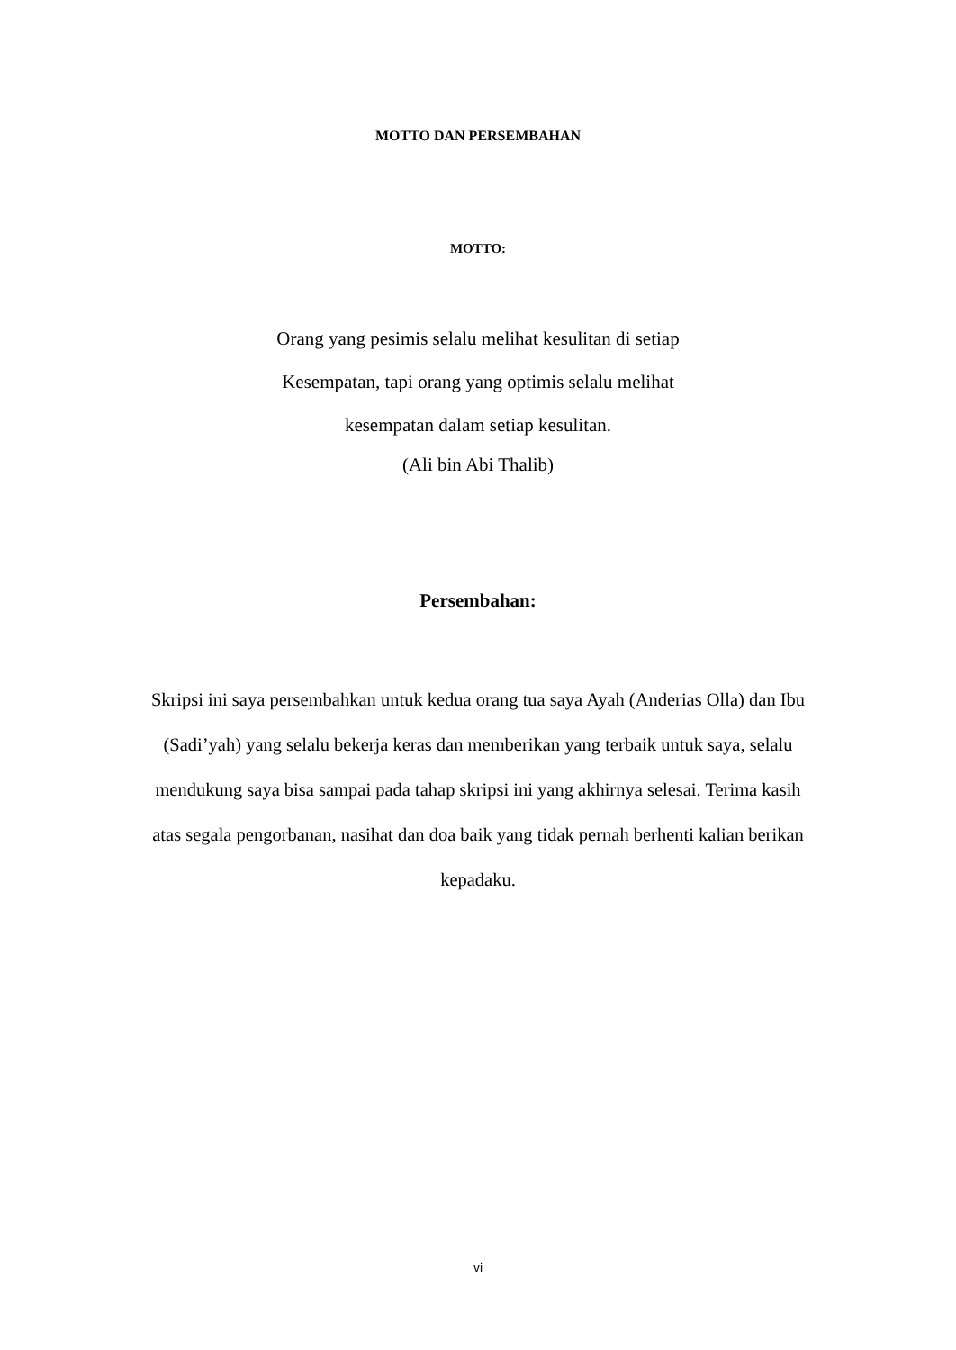MOTTO DAN PERSEMBAHAN
MOTTO:
Orang yang pesimis selalu melihat kesulitan di setiap
Kesempatan, tapi orang yang optimis selalu melihat
kesempatan dalam setiap kesulitan.
(Ali bin Abi Thalib)
Persembahan:
Skripsi ini saya persembahkan untuk kedua orang tua saya Ayah (Anderias Olla) dan Ibu (Sadi’yah) yang selalu bekerja keras dan memberikan yang terbaik untuk saya, selalu mendukung saya bisa sampai pada tahap skripsi ini yang akhirnya selesai. Terima kasih atas segala pengorbanan, nasihat dan doa baik yang tidak pernah berhenti kalian berikan kepadaku.
vi